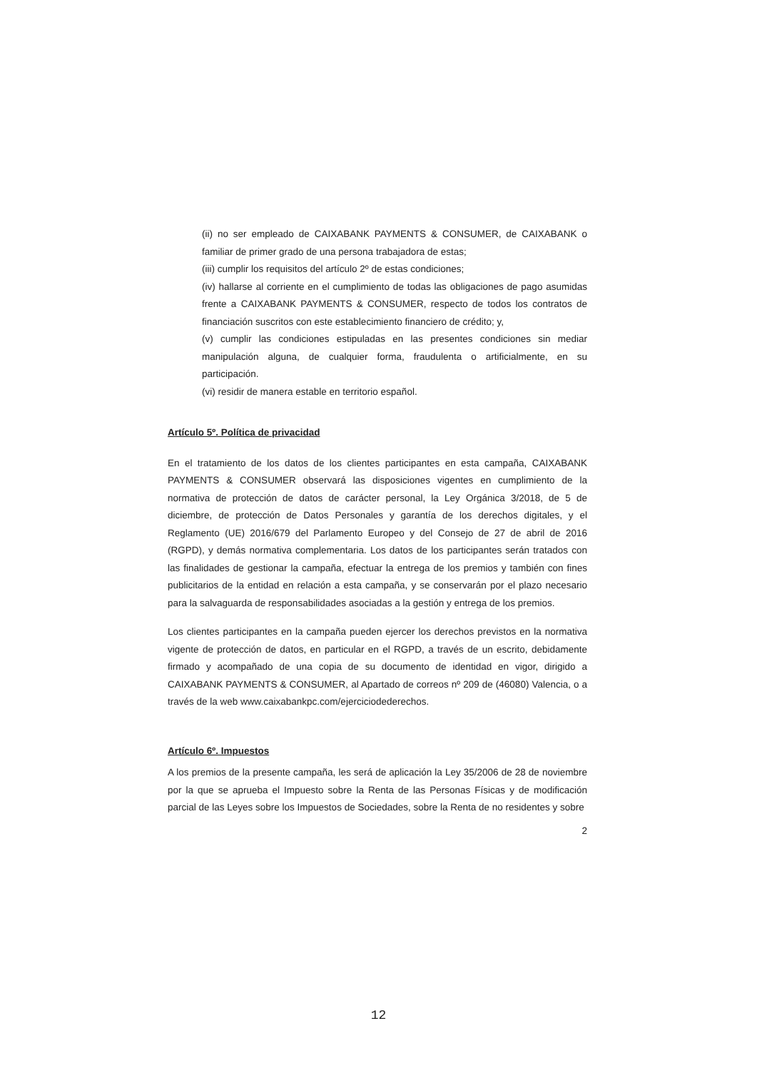(ii) no ser empleado de CAIXABANK PAYMENTS & CONSUMER, de CAIXABANK o familiar de primer grado de una persona trabajadora de estas;
(iii) cumplir los requisitos del artículo 2º de estas condiciones;
(iv) hallarse al corriente en el cumplimiento de todas las obligaciones de pago asumidas frente a CAIXABANK PAYMENTS & CONSUMER, respecto de todos los contratos de financiación suscritos con este establecimiento financiero de crédito; y,
(v) cumplir las condiciones estipuladas en las presentes condiciones sin mediar manipulación alguna, de cualquier forma, fraudulenta o artificialmente, en su participación.
(vi) residir de manera estable en territorio español.
Artículo 5º. Política de privacidad
En el tratamiento de los datos de los clientes participantes en esta campaña, CAIXABANK PAYMENTS & CONSUMER observará las disposiciones vigentes en cumplimiento de la normativa de protección de datos de carácter personal, la Ley Orgánica 3/2018, de 5 de diciembre, de protección de Datos Personales y garantía de los derechos digitales, y el Reglamento (UE) 2016/679 del Parlamento Europeo y del Consejo de 27 de abril de 2016 (RGPD), y demás normativa complementaria. Los datos de los participantes serán tratados con las finalidades de gestionar la campaña, efectuar la entrega de los premios y también con fines publicitarios de la entidad en relación a esta campaña, y se conservarán por el plazo necesario para la salvaguarda de responsabilidades asociadas a la gestión y entrega de los premios.
Los clientes participantes en la campaña pueden ejercer los derechos previstos en la normativa vigente de protección de datos, en particular en el RGPD, a través de un escrito, debidamente firmado y acompañado de una copia de su documento de identidad en vigor, dirigido a CAIXABANK PAYMENTS & CONSUMER, al Apartado de correos nº 209 de (46080) Valencia, o a través de la web www.caixabankpc.com/ejerciciodederechos.
Artículo 6º. Impuestos
A los premios de la presente campaña, les será de aplicación la Ley 35/2006 de 28 de noviembre por la que se aprueba el Impuesto sobre la Renta de las Personas Físicas y de modificación parcial de las Leyes sobre los Impuestos de Sociedades, sobre la Renta de no residentes y sobre
2
12